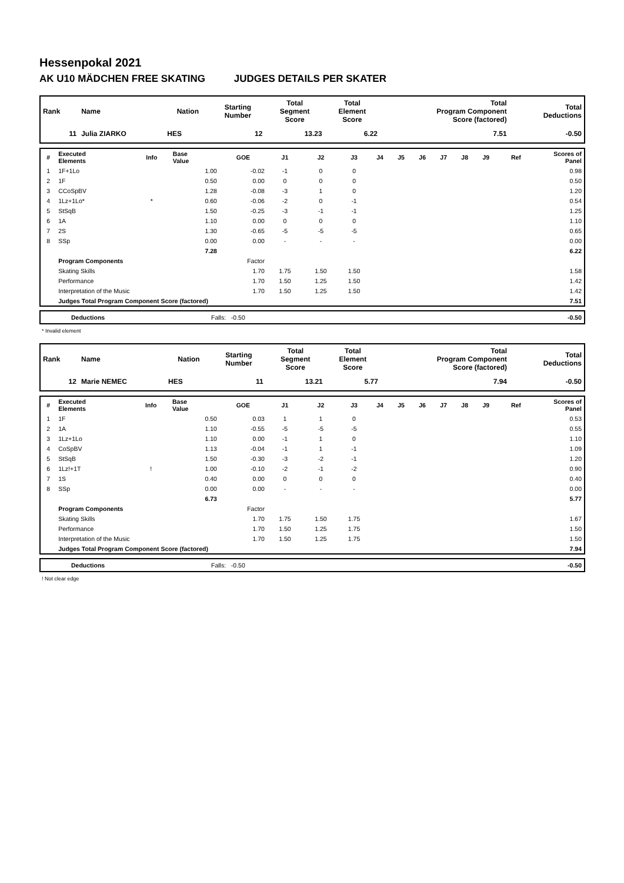Hessenpokal 2021
AK U10 MÄDCHEN FREE SKATING JUDGES DETAILS PER SKATER
| Rank | Name | Nation | Starting Number | Total Segment Score | Total Element Score | Total Program Component Score (factored) | Total Deductions |
| --- | --- | --- | --- | --- | --- | --- | --- |
| 11 | Julia ZIARKO | HES | 12 | 13.23 | 6.22 | 7.51 | -0.50 |
| # | Executed Elements | Info | Base Value | GOE | J1 | J2 | J3 | J4 | J5 | J6 | J7 | J8 | J9 | Ref | Scores of Panel |
| --- | --- | --- | --- | --- | --- | --- | --- | --- | --- | --- | --- | --- | --- | --- | --- |
| 1 | 1F+1Lo | | 1.00 | -0.02 | -1 | 0 | 0 | | | | | | | | 0.98 |
| 2 | 1F | | 0.50 | 0.00 | 0 | 0 | 0 | | | | | | | | 0.50 |
| 3 | CCoSpBV | | 1.28 | -0.08 | -3 | 1 | 0 | | | | | | | | 1.20 |
| 4 | 1Lz+1Lo* | * | 0.60 | -0.06 | -2 | 0 | -1 | | | | | | | | 0.54 |
| 5 | StSqB | | 1.50 | -0.25 | -3 | -1 | -1 | | | | | | | | 1.25 |
| 6 | 1A | | 1.10 | 0.00 | 0 | 0 | 0 | | | | | | | | 1.10 |
| 7 | 2S | | 1.30 | -0.65 | -5 | -5 | -5 | | | | | | | | 0.65 |
| 8 | SSp | | 0.00 | 0.00 | - | - | - | | | | | | | | 0.00 |
| | | | 7.28 | | | | | | | | | | | | 6.22 |
| | Program Components | | | Factor | | | | | | | | | | | |
| | Skating Skills | | | 1.70 | 1.75 | 1.50 | 1.50 | | | | | | | | 1.58 |
| | Performance | | | 1.70 | 1.50 | 1.25 | 1.50 | | | | | | | | 1.42 |
| | Interpretation of the Music | | | 1.70 | 1.50 | 1.25 | 1.50 | | | | | | | | 1.42 |
| | Judges Total Program Component Score (factored) | | | | | | | | | | | | | | 7.51 |
| | Deductions | Falls: -0.50 | -0.50 |
* Invalid element
| Rank | Name | Nation | Starting Number | Total Segment Score | Total Element Score | Total Program Component Score (factored) | Total Deductions |
| --- | --- | --- | --- | --- | --- | --- | --- |
| 12 | Marie NEMEC | HES | 11 | 13.21 | 5.77 | 7.94 | -0.50 |
| # | Executed Elements | Info | Base Value | GOE | J1 | J2 | J3 | J4 | J5 | J6 | J7 | J8 | J9 | Ref | Scores of Panel |
| --- | --- | --- | --- | --- | --- | --- | --- | --- | --- | --- | --- | --- | --- | --- | --- |
| 1 | 1F | | 0.50 | 0.03 | 1 | 1 | 0 | | | | | | | | 0.53 |
| 2 | 1A | | 1.10 | -0.55 | -5 | -5 | -5 | | | | | | | | 0.55 |
| 3 | 1Lz+1Lo | | 1.10 | 0.00 | -1 | 1 | 0 | | | | | | | | 1.10 |
| 4 | CoSpBV | | 1.13 | -0.04 | -1 | 1 | -1 | | | | | | | | 1.09 |
| 5 | StSqB | | 1.50 | -0.30 | -3 | -2 | -1 | | | | | | | | 1.20 |
| 6 | 1Lz!+1T | ! | 1.00 | -0.10 | -2 | -1 | -2 | | | | | | | | 0.90 |
| 7 | 1S | | 0.40 | 0.00 | 0 | 0 | 0 | | | | | | | | 0.40 |
| 8 | SSp | | 0.00 | 0.00 | - | - | - | | | | | | | | 0.00 |
| | | | 6.73 | | | | | | | | | | | | 5.77 |
| | Program Components | | | Factor | | | | | | | | | | | |
| | Skating Skills | | | 1.70 | 1.75 | 1.50 | 1.75 | | | | | | | | 1.67 |
| | Performance | | | 1.70 | 1.50 | 1.25 | 1.75 | | | | | | | | 1.50 |
| | Interpretation of the Music | | | 1.70 | 1.50 | 1.25 | 1.75 | | | | | | | | 1.50 |
| | Judges Total Program Component Score (factored) | | | | | | | | | | | | | | 7.94 |
| | Deductions | Falls: -0.50 | -0.50 |
! Not clear edge